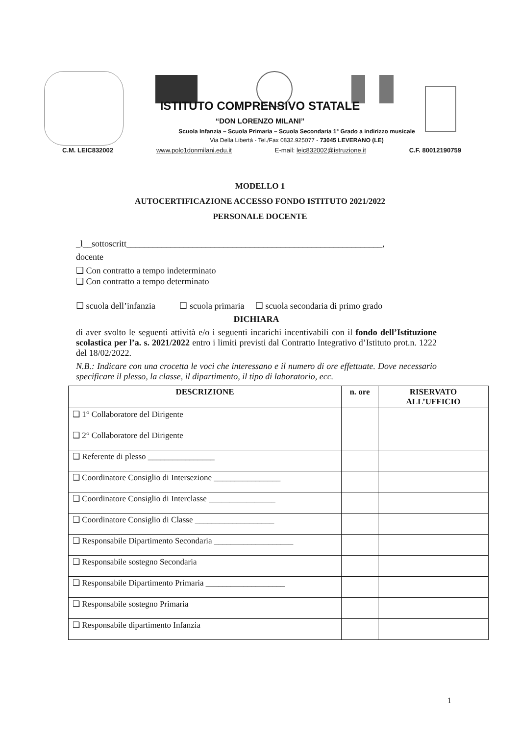ISTITUTO COMPRENSIVO STATALE
“DON LORENZO MILANI”
Scuola Infanzia – Scuola Primaria – Scuola Secondaria 1° Grado a indirizzo musicale
Via Della Libertà - Tel./Fax 0832.925077 - 73045 LEVERANO (LE)
C.M. LEIC832002 www.polo1donmilani.edu.it E-mail: leic832002@istruzione.it C.F. 80012190759
MODELLO 1
AUTOCERTIFICAZIONE ACCESSO FONDO ISTITUTO 2021/2022
PERSONALE DOCENTE
_l__sottoscritt__________________________________________________________,
docente
❑ Con contratto a tempo indeterminato
❑ Con contratto a tempo determinato
☐ scuola dell’infanzia ☐ scuola primaria ☐ scuola secondaria di primo grado
DICHIARA
di aver svolto le seguenti attività e/o i seguenti incarichi incentivabili con il fondo dell’Istituzione scolastica per l’a. s. 2021/2022 entro i limiti previsti dal Contratto Integrativo d’Istituto prot.n. 1222 del 18/02/2022.
N.B.: Indicare con una crocetta le voci che interessano e il numero di ore effettuate. Dove necessario specificare il plesso, la classe, il dipartimento, il tipo di laboratorio, ecc.
| DESCRIZIONE | n. ore | RISERVATO ALL’UFFICIO |
| --- | --- | --- |
| ❑ 1° Collaboratore del Dirigente | | |
| ❑ 2° Collaboratore del Dirigente | | |
| ❑ Referente di plesso ________________ | | |
| ❑ Coordinatore Consiglio di Intersezione ________________ | | |
| ❑ Coordinatore Consiglio di Interclasse ________________ | | |
| ❑ Coordinatore Consiglio di Classe ___________________ | | |
| ❑ Responsabile Dipartimento Secondaria ___________________ | | |
| ❑ Responsabile sostegno Secondaria | | |
| ❑ Responsabile Dipartimento Primaria ___________________ | | |
| ❑ Responsabile sostegno Primaria | | |
| ❑ Responsabile dipartimento Infanzia | | |
1